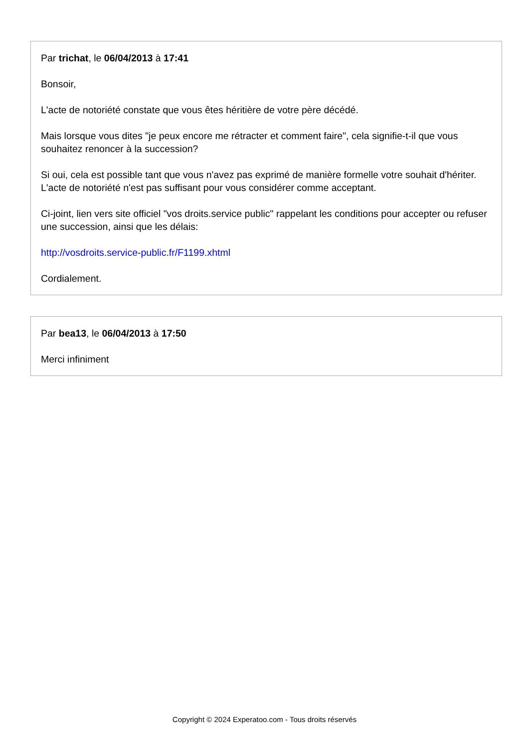Par trichat, le 06/04/2013 à 17:41
Bonsoir,
L'acte de notoriété constate que vous êtes héritière de votre père décédé.
Mais lorsque vous dites "je peux encore me rétracter et comment faire", cela signifie-t-il que vous souhaitez renoncer à la succession?
Si oui, cela est possible tant que vous n'avez pas exprimé de manière formelle votre souhait d'hériter. L'acte de notoriété n'est pas suffisant pour vous considérer comme acceptant.
Ci-joint, lien vers site officiel "vos droits.service public" rappelant les conditions pour accepter ou refuser une succession, ainsi que les délais:
http://vosdroits.service-public.fr/F1199.xhtml
Cordialement.
Par bea13, le 06/04/2013 à 17:50
Merci infiniment
Copyright © 2024 Experatoo.com - Tous droits réservés